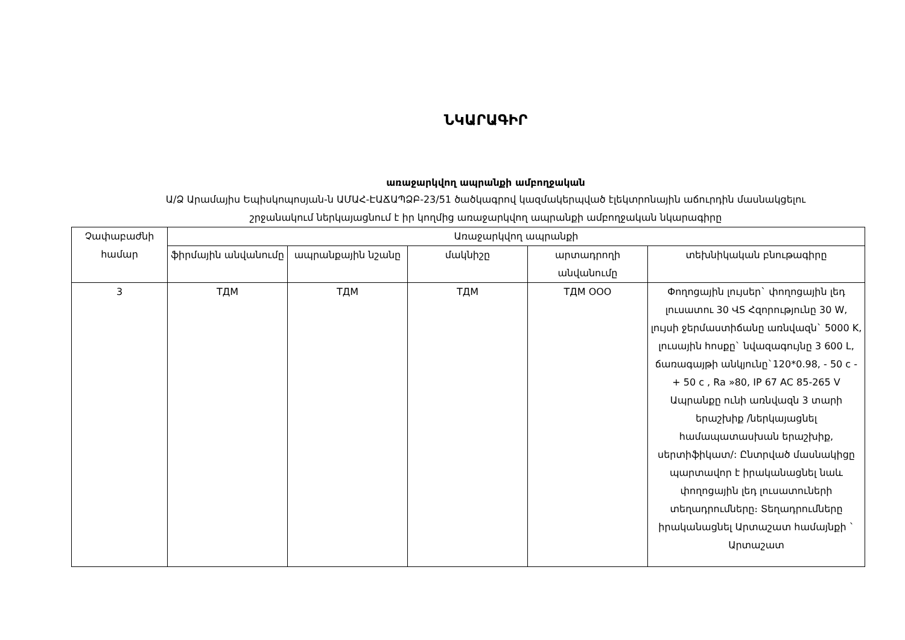ՆԿԱՐԱԳԻՐ
առաջարկվող ապրանքի ամբողջական
Ա/Ձ Արամայիս Եպիսկոպոսյան-ն ԱՄԱՀ-ԷԱՃԱՊՁԲ-23/51 ծածկագրով կազմակերպված էլեկտրոնային աճուրդին մասնակցելու
շրջանակում ներկայացնում է իր կողմից առաջարկվող ապրանքի ամբողջական նկարագիրը
| Չափաբաժնի համար | Առաջարկվող ապրանքի | | | | |
| --- | --- | --- | --- | --- | --- |
| | ֆիրմային անվանումը | ապրանքային նշանը | մակնիշը | արտադրողի անվանումը | տեխնիկական բնութագիրը |
| 3 | ТДМ | ТДМ | ТДМ | ТДМ ООО | Փողոցային լույսեր` փողոցային լեդ լուսատու 30 ՎS Հզորությունը 30 W, լույսի ջերմաստիճանը առնվազն` 5000 K, լուսային հոսքը` նվազագույնը 3 600 L, ճառագայթի անկյունը`120*0.98, - 50 c - + 50 c , Ra »80, IP 67 AC 85-265 V Ապրանքը ունի առնվազն 3 տարի երաշխիք /ներկայացնել համապատասխան երաշխիք, սերտիֆիկատ/: Ընտրված մասնակիցը պարտավոր է իրականացնել նաև փողոցային լեդ լուսատուների տեղադրումները։ Տեղադրումները իրականացնել Արտաշատ համայնքի ` Արտաշատ |